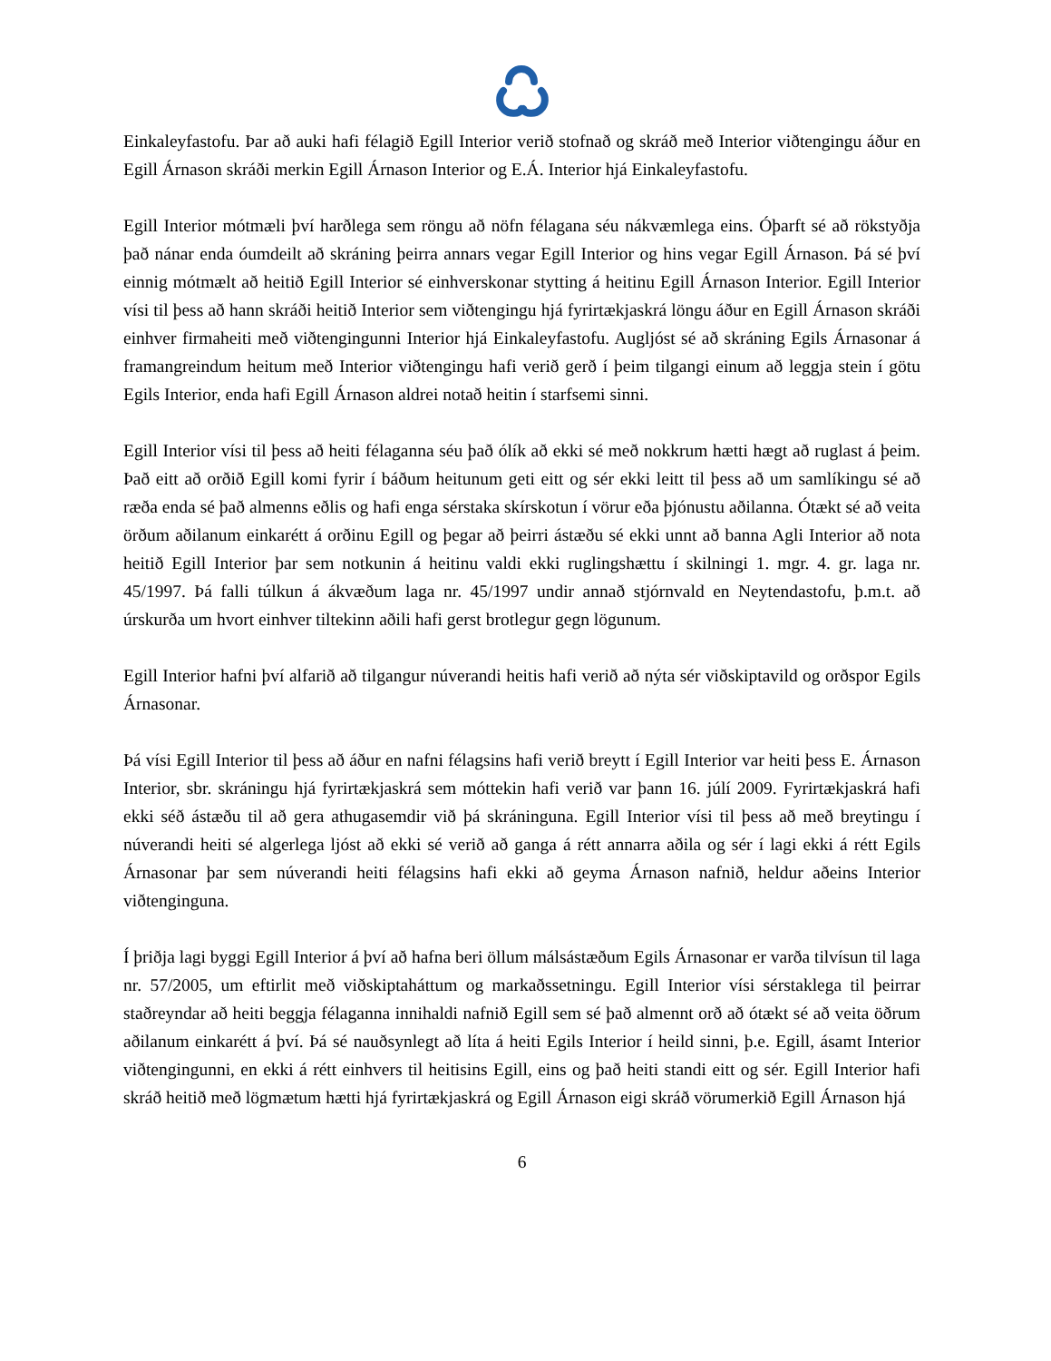Einkaleyfastofu. Þar að auki hafi félagið Egill Interior verið stofnað og skráð með Interior viðtengingu áður en Egill Árnason skráði merkin Egill Árnason Interior og E.Á. Interior hjá Einkaleyfastofu.
Egill Interior mótmæli því harðlega sem röngu að nöfn félagana séu nákvæmlega eins. Óþarft sé að rökstyðja það nánar enda óumdeilt að skráning þeirra annars vegar Egill Interior og hins vegar Egill Árnason. Þá sé því einnig mótmælt að heitið Egill Interior sé einhverskonar stytting á heitinu Egill Árnason Interior. Egill Interior vísi til þess að hann skráði heitið Interior sem viðtengingu hjá fyrirtækjaskrá löngu áður en Egill Árnason skráði einhver firmaheiti með viðtengingunni Interior hjá Einkaleyfastofu. Augljóst sé að skráning Egils Árnasonar á framangreindum heitum með Interior viðtengingu hafi verið gerð í þeim tilgangi einum að leggja stein í götu Egils Interior, enda hafi Egill Árnason aldrei notað heitin í starfsemi sinni.
Egill Interior vísi til þess að heiti félaganna séu það ólík að ekki sé með nokkrum hætti hægt að ruglast á þeim. Það eitt að orðið Egill komi fyrir í báðum heitunum geti eitt og sér ekki leitt til þess að um samlíkingu sé að ræða enda sé það almenns eðlis og hafi enga sérstaka skírskotun í vörur eða þjónustu aðilanna. Ótækt sé að veita örðum aðilanum einkarétt á orðinu Egill og þegar að þeirri ástæðu sé ekki unnt að banna Agli Interior að nota heitið Egill Interior þar sem notkunin á heitinu valdi ekki ruglingshættu í skilningi 1. mgr. 4. gr. laga nr. 45/1997. Þá falli túlkun á ákvæðum laga nr. 45/1997 undir annað stjórnvald en Neytendastofu, þ.m.t. að úrskurða um hvort einhver tiltekinn aðili hafi gerst brotlegur gegn lögunum.
Egill Interior hafni því alfarið að tilgangur núverandi heitis hafi verið að nýta sér viðskiptavild og orðspor Egils Árnasonar.
Þá vísi Egill Interior til þess að áður en nafni félagsins hafi verið breytt í Egill Interior var heiti þess E. Árnason Interior, sbr. skráningu hjá fyrirtækjaskrá sem móttekin hafi verið var þann 16. júlí 2009. Fyrirtækjaskrá hafi ekki séð ástæðu til að gera athugasemdir við þá skráninguna. Egill Interior vísi til þess að með breytingu í núverandi heiti sé algerlega ljóst að ekki sé verið að ganga á rétt annarra aðila og sér í lagi ekki á rétt Egils Árnasonar þar sem núverandi heiti félagsins hafi ekki að geyma Árnason nafnið, heldur aðeins Interior viðtenginguna.
Í þriðja lagi byggi Egill Interior á því að hafna beri öllum málsástæðum Egils Árnasonar er varða tilvísun til laga nr. 57/2005, um eftirlit með viðskiptaháttum og markaðssetningu. Egill Interior vísi sérstaklega til þeirrar staðreyndar að heiti beggja félaganna innihaldi nafnið Egill sem sé það almennt orð að ótækt sé að veita öðrum aðilanum einkarétt á því. Þá sé nauðsynlegt að líta á heiti Egils Interior í heild sinni, þ.e. Egill, ásamt Interior viðtengingunni, en ekki á rétt einhvers til heitisins Egill, eins og það heiti standi eitt og sér. Egill Interior hafi skráð heitið með lögmætum hætti hjá fyrirtækjaskrá og Egill Árnason eigi skráð vörumerkið Egill Árnason hjá
6